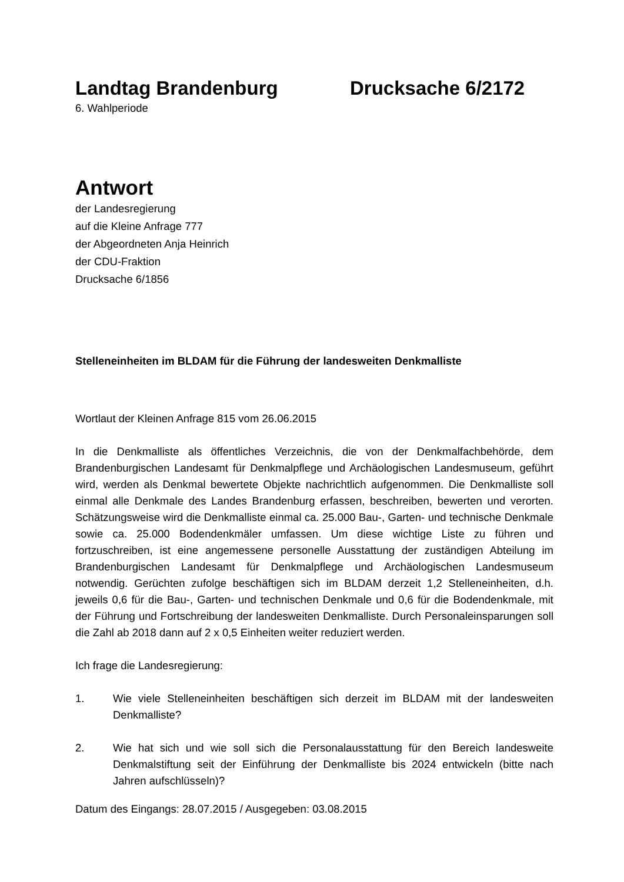Landtag Brandenburg Drucksache 6/2172
6. Wahlperiode
Antwort
der Landesregierung
auf die Kleine Anfrage 777
der Abgeordneten Anja Heinrich
der CDU-Fraktion
Drucksache 6/1856
Stelleneinheiten im BLDAM für die Führung der landesweiten Denkmalliste
Wortlaut der Kleinen Anfrage 815 vom 26.06.2015
In die Denkmalliste als öffentliches Verzeichnis, die von der Denkmalfachbehörde, dem Brandenburgischen Landesamt für Denkmalpflege und Archäologischen Landesmuseum, geführt wird, werden als Denkmal bewertete Objekte nachrichtlich aufgenommen. Die Denkmalliste soll einmal alle Denkmale des Landes Brandenburg erfassen, beschreiben, bewerten und verorten. Schätzungsweise wird die Denkmalliste einmal ca. 25.000 Bau-, Garten- und technische Denkmale sowie ca. 25.000 Bodendenkmäler umfassen. Um diese wichtige Liste zu führen und fortzuschreiben, ist eine angemessene personelle Ausstattung der zuständigen Abteilung im Brandenburgischen Landesamt für Denkmalpflege und Archäologischen Landesmuseum notwendig. Gerüchten zufolge beschäftigen sich im BLDAM derzeit 1,2 Stelleneinheiten, d.h. jeweils 0,6 für die Bau-, Garten- und technischen Denkmale und 0,6 für die Bodendenkmale, mit der Führung und Fortschreibung der landesweiten Denkmalliste. Durch Personaleinsparungen soll die Zahl ab 2018 dann auf 2 x 0,5 Einheiten weiter reduziert werden.
Ich frage die Landesregierung:
1. Wie viele Stelleneinheiten beschäftigen sich derzeit im BLDAM mit der landesweiten Denkmalliste?
2. Wie hat sich und wie soll sich die Personalausstattung für den Bereich landesweite Denkmalstiftung seit der Einführung der Denkmalliste bis 2024 entwickeln (bitte nach Jahren aufschlüsseln)?
Datum des Eingangs: 28.07.2015 / Ausgegeben: 03.08.2015